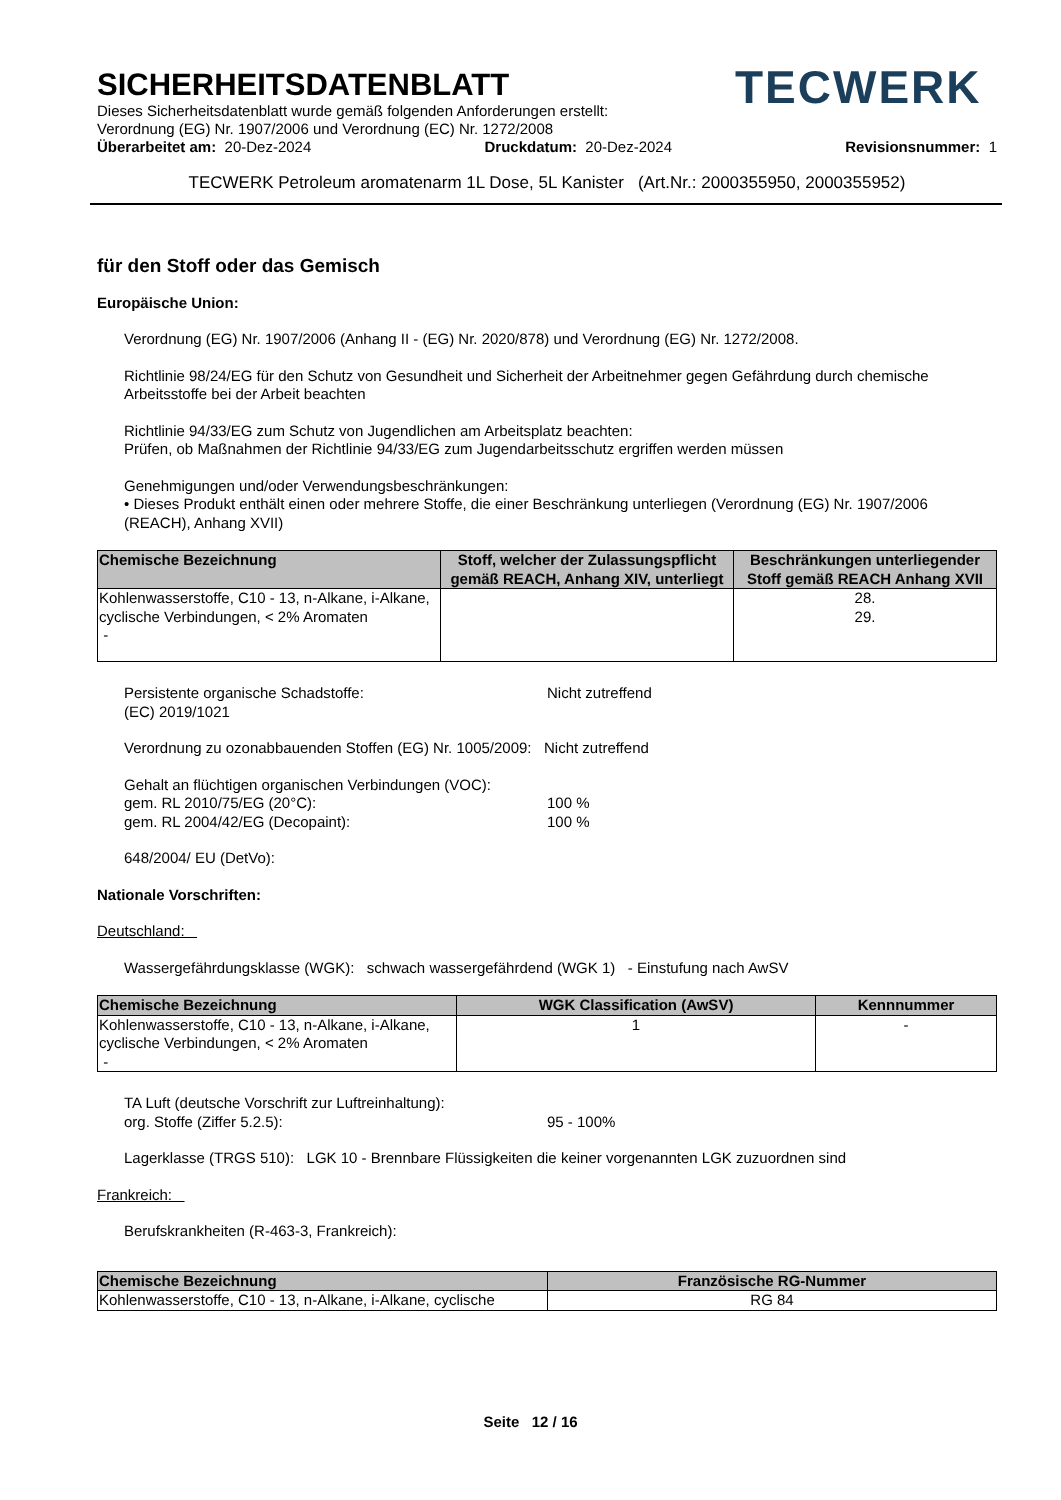TECWERK
SICHERHEITSDATENBLATT
Dieses Sicherheitsdatenblatt wurde gemäß folgenden Anforderungen erstellt:
Verordnung (EG) Nr. 1907/2006 und Verordnung (EC) Nr. 1272/2008
Überarbeitet am: 20-Dez-2024 Druckdatum: 20-Dez-2024 Revisionsnummer: 1
TECWERK Petroleum aromatenarm 1L Dose, 5L Kanister (Art.Nr.: 2000355950, 2000355952)
für den Stoff oder das Gemisch
Europäische Union:
Verordnung (EG) Nr. 1907/2006 (Anhang II - (EG) Nr. 2020/878) und Verordnung (EG) Nr. 1272/2008.
Richtlinie 98/24/EG für den Schutz von Gesundheit und Sicherheit der Arbeitnehmer gegen Gefährdung durch chemische Arbeitsstoffe bei der Arbeit beachten
Richtlinie 94/33/EG zum Schutz von Jugendlichen am Arbeitsplatz beachten:
Prüfen, ob Maßnahmen der Richtlinie 94/33/EG zum Jugendarbeitsschutz ergriffen werden müssen
Genehmigungen und/oder Verwendungsbeschränkungen:
• Dieses Produkt enthält einen oder mehrere Stoffe, die einer Beschränkung unterliegen (Verordnung (EG) Nr. 1907/2006 (REACH), Anhang XVII)
| Chemische Bezeichnung | Stoff, welcher der Zulassungspflicht gemäß REACH, Anhang XIV, unterliegt | Beschränkungen unterliegender Stoff gemäß REACH Anhang XVII |
| --- | --- | --- |
| Kohlenwasserstoffe, C10 - 13, n-Alkane, i-Alkane, cyclische Verbindungen, < 2% Aromaten - | | 28. 29. |
Persistente organische Schadstoffe:
(EC) 2019/1021 Nicht zutreffend
Verordnung zu ozonabbauenden Stoffen (EG) Nr. 1005/2009: Nicht zutreffend
Gehalt an flüchtigen organischen Verbindungen (VOC):
gem. RL 2010/75/EG (20°C): 100 %
gem. RL 2004/42/EG (Decopaint): 100 %
648/2004/ EU (DetVo):
Nationale Vorschriften:
Deutschland:
Wassergefährdungsklasse (WGK): schwach wassergefährdend (WGK 1) - Einstufung nach AwSV
| Chemische Bezeichnung | WGK Classification (AwSV) | Kennnummer |
| --- | --- | --- |
| Kohlenwasserstoffe, C10 - 13, n-Alkane, i-Alkane, cyclische Verbindungen, < 2% Aromaten - | 1 | - |
TA Luft (deutsche Vorschrift zur Luftreinhaltung):
org. Stoffe (Ziffer 5.2.5): 95 - 100%
Lagerklasse (TRGS 510): LGK 10 - Brennbare Flüssigkeiten die keiner vorgenannten LGK zuzuordnen sind
Frankreich:
Berufskrankheiten (R-463-3, Frankreich):
| Chemische Bezeichnung | Französische RG-Nummer |
| --- | --- |
| Kohlenwasserstoffe, C10 - 13, n-Alkane, i-Alkane, cyclische | RG 84 |
Seite 12 / 16